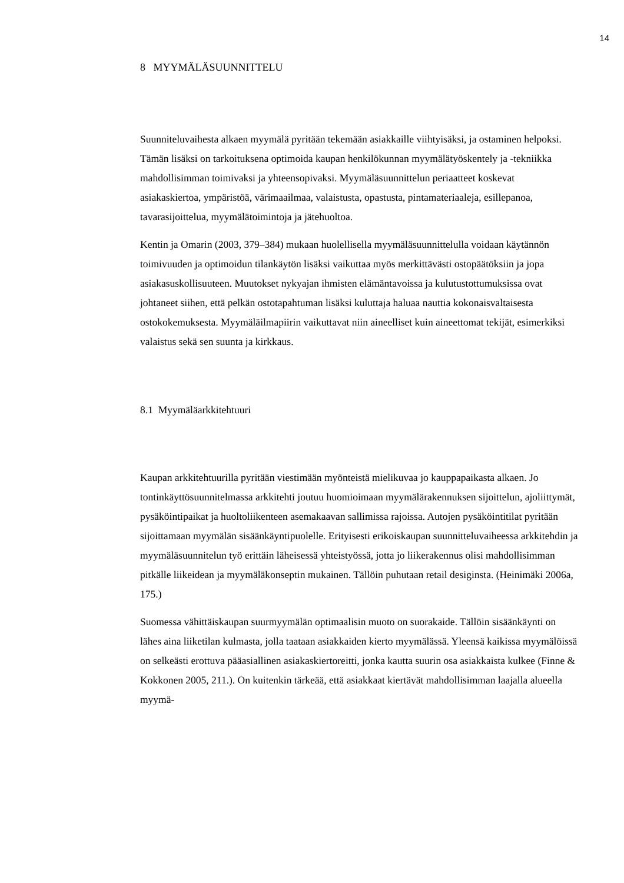14
8 MYYMÄLÄSUUNNITTELU
Suunniteluvaihesta alkaen myymälä pyritään tekemään asiakkaille viihtyisäksi, ja ostaminen helpoksi. Tämän lisäksi on tarkoituksena optimoida kaupan henkilökunnan myymälätyöskentely ja -tekniikka mahdollisimman toimivaksi ja yhteensopivaksi. Myymäläsuunnittelun periaatteet koskevat asiakaskiertoa, ympäristöä, värimaailmaa, valaistusta, opastusta, pintamateriaaleja, esillepanoa, tavarasijoittelua, myymälätoimintoja ja jätehuoltoa.
Kentin ja Omarin (2003, 379–384) mukaan huolellisella myymäläsuunnittelulla voidaan käytännön toimivuuden ja optimoidun tilankäytön lisäksi vaikuttaa myös merkittävästi ostopäätöksiin ja jopa asiakasuskollisuuteen. Muutokset nykyajan ihmisten elämäntavoissa ja kulutustottumuksissa ovat johtaneet siihen, että pelkän ostotapahtuman lisäksi kuluttaja haluaa nauttia kokonaisvaltaisesta ostokokemuksesta. Myymäläilmapiirin vaikuttavat niin aineelliset kuin aineettomat tekijät, esimerkiksi valaistus sekä sen suunta ja kirkkaus.
8.1 Myymäläarkkitehtuuri
Kaupan arkkitehtuurilla pyritään viestimään myönteistä mielikuvaa jo kauppapaikasta alkaen. Jo tontinkäyttösuunnitelmassa arkkitehti joutuu huomioimaan myymälärakennuksen sijoittelun, ajoliittymät, pysäköintipaikat ja huoltoliikenteen asemakaavan sallimissa rajoissa. Autojen pysäköintitilat pyritään sijoittamaan myymälän sisäänkäyntipuolelle. Erityisesti erikoiskaupan suunnitteluvaiheessa arkkitehdin ja myymäläsuunnitelun työ erittäin läheisessä yhteistyössä, jotta jo liikerakennus olisi mahdollisimman pitkälle liikeidean ja myymäläkonseptin mukainen. Tällöin puhutaan retail desiginsta. (Heinimäki 2006a, 175.)
Suomessa vähittäiskaupan suurmyymälän optimaalisin muoto on suorakaide. Tällöin sisäänkäynti on lähes aina liiketilan kulmasta, jolla taataan asiakkaiden kierto myymälässä. Yleensä kaikissa myymälöissä on selkeästi erottuva pääasiallinen asiakaskiertoreitti, jonka kautta suurin osa asiakkaista kulkee (Finne & Kokkonen 2005, 211.). On kuitenkin tärkeää, että asiakkaat kiertävät mahdollisimman laajalla alueella myymä-